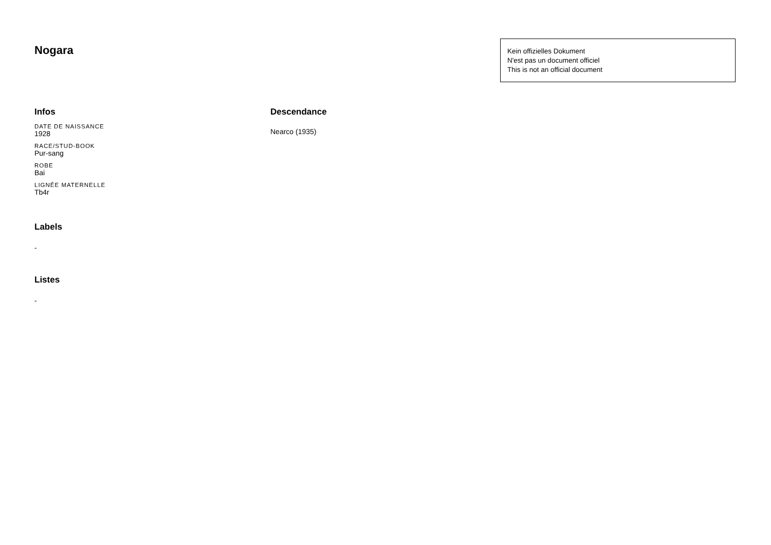Nogara
Kein offizielles Dokument
N'est pas un document officiel
This is not an official document
Infos
DATE DE NAISSANCE
1928
RACE/STUD-BOOK
Pur-sang
ROBE
Bai
LIGNÉE MATERNELLE
Tb4r
Labels
-
Listes
-
Descendance
Nearco (1935)